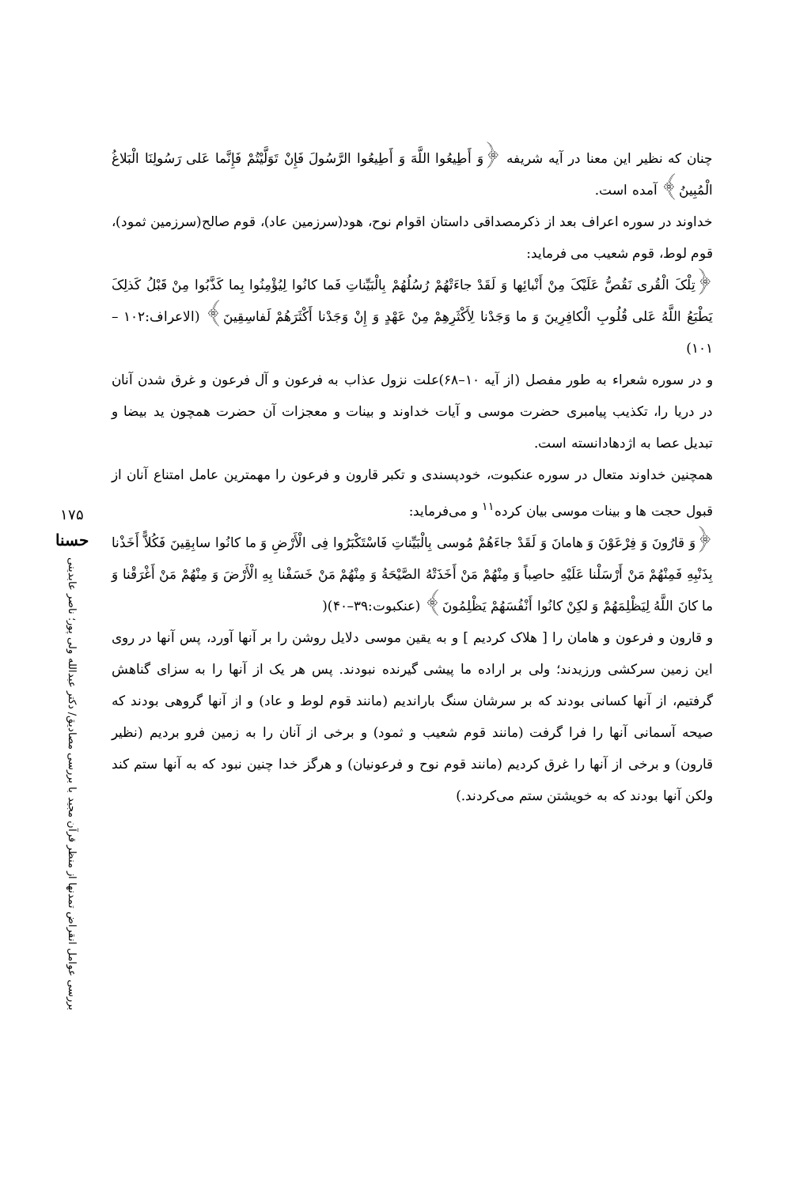چنان که نظیر این معنا در آیه شریفه ﴿وَ أَطِیعُوا اللَّهَ وَ أَطِیعُوا الرَّسُولَ فَإِنْ تَوَلَّیْتُمْ فَإِنَّما عَلی رَسُولِنَا الْبَلاغُ الْمُبِینُ﴾ آمده است.
خداوند در سوره اعراف بعد از ذکرمصداقی داستان اقوام نوح، هود(سرزمین عاد)، قوم صالح(سرزمین ثمود)، قوم لوط، قوم شعیب می فرماید:
﴿تِلْکَ الْقُری نَقُصُّ عَلَیْکَ مِنْ أَنْبائِها وَ لَقَدْ جاءَتْهُمْ رُسُلُهُمْ بِالْبَیِّناتِ فَما کانُوا لِیُؤْمِنُوا بِما کَذَّبُوا مِنْ قَبْلُ کَذلِکَ یَطْبَعُ اللَّهُ عَلی قُلُوبِ الْکافِرِینَ وَ ما وَجَدْنا لِأَکْثَرِهِمْ مِنْ عَهْدٍ وَ إِنْ وَجَدْنا أَکْثَرَهُمْ لَفاسِقِینَ﴾ (الاعراف:۱۰۲ – ۱۰۱)
و در سوره شعراء به طور مفصل (از آیه ۱۰–۶۸)علت نزول عذاب به فرعون و آل فرعون و غرق شدن آنان در دریا را، تکذیب پیامبری حضرت موسی و آیات خداوند و بینات و معجزات آن حضرت همچون ید بیضا و تبدیل عصا به اژدهادانسته است.
همچنین خداوند متعال در سوره عنکبوت، خودپسندی و تکبر قارون و فرعون را مهمترین عامل امتناع آنان از قبول حجت ها و بینات موسی بیان کرده<sup>۱۱</sup> و می‌فرماید:
﴿وَ قارُونَ وَ فِرْعَوْنَ وَ هامانَ وَ لَقَدْ جاءَهُمْ مُوسی بِالْبَیِّناتِ فَاسْتَکْبَرُوا فِی الْأَرْضِ وَ ما کانُوا سابِقِینَ فَکُلاًّ أَخَذْنا بِذَنْبِهِ فَمِنْهُمْ مَنْ أَرْسَلْنا عَلَیْهِ حاصِباً وَ مِنْهُمْ مَنْ أَخَذَتْهُ الصَّیْحَةُ وَ مِنْهُمْ مَنْ خَسَفْنا بِهِ الْأَرْضَ وَ مِنْهُمْ مَنْ أَغْرَقْنا وَ ما کانَ اللَّهُ لِیَظْلِمَهُمْ وَ لکِنْ کانُوا أَنْفُسَهُمْ یَظْلِمُونَ﴾ (عنکبوت:۳۹–۴۰)(
و قارون و فرعون و هامان را [ هلاک کردیم ] و به یقین موسی دلایل روشن را بر آنها آورد، پس آنها در روی این زمین سرکشی ورزیدند؛ ولی بر اراده ما پیشی گیرنده نبودند. پس هر یک از آنها را به سزای گناهش گرفتیم، از آنها کسانی بودند که بر سرشان سنگ باراندیم (مانند قوم لوط و عاد) و از آنها گروهی بودند که صیحه آسمانی آنها را فرا گرفت (مانند قوم شعیب و ثمود) و برخی از آنان را به زمین فرو بردیم (نظیر قارون) و برخی از آنها را غرق کردیم (مانند قوم نوح و فرعونیان) و هرگز خدا چنین نبود که به آنها ستم کند ولکن آنها بودند که به خویشتن ستم می‌کردند.)
۱۷۵
حسنا
بررسی عوامل انقراض تمدنها از منظر قرآن مجید با بررسی مصادیق/ دکتر عبدالله ولی پور؛ ناصر عابدینی